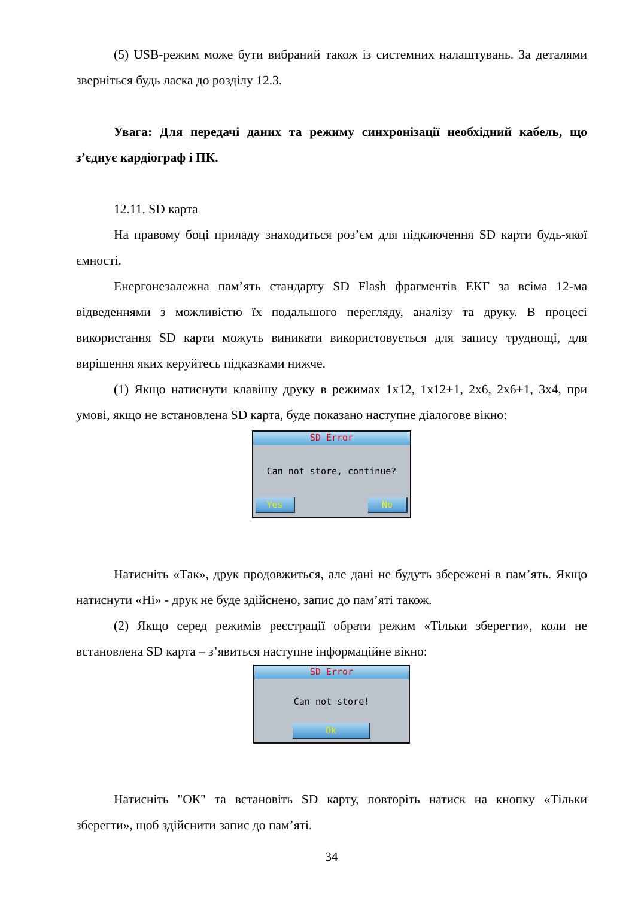(5) USB-режим може бути вибраний також із системних налаштувань. За деталями зверніться будь ласка до розділу 12.3.
Увага: Для передачі даних та режиму синхронізації необхідний кабель, що з’єднує кардіограф і ПК.
12.11. SD карта
На правому боці приладу знаходиться роз’єм для підключення SD карти будь-якої ємності.
Енергонезалежна пам’ять стандарту SD Flash фрагментів ЕКГ за всіма 12-ма відведеннями з можливістю їх подальшого перегляду, аналізу та друку. В процесі використання SD карти можуть виникати використовується для запису труднощі, для вирішення яких керуйтесь підказками нижче.
(1) Якщо натиснути клавішу друку в режимах 1х12, 1х12+1, 2х6, 2х6+1, 3х4, при умові, якщо не встановлена SD карта, буде показано наступне діалогове вікно:
SD Error
Can not store, continue?
Yes No
Натисніть «Так», друк продовжиться, але дані не будуть збережені в пам’ять. Якщо натиснути «Ні» - друк не буде здійснено, запис до пам’яті також.
(2) Якщо серед режимів реєстрації обрати режим «Тільки зберегти», коли не встановлена SD карта – з’явиться наступне інформаційне вікно:
SD Error
Can not store!
Ok
Натисніть "ОК" та встановіть SD карту, повторіть натиск на кнопку «Тільки зберегти», щоб здійснити запис до пам’яті.
34